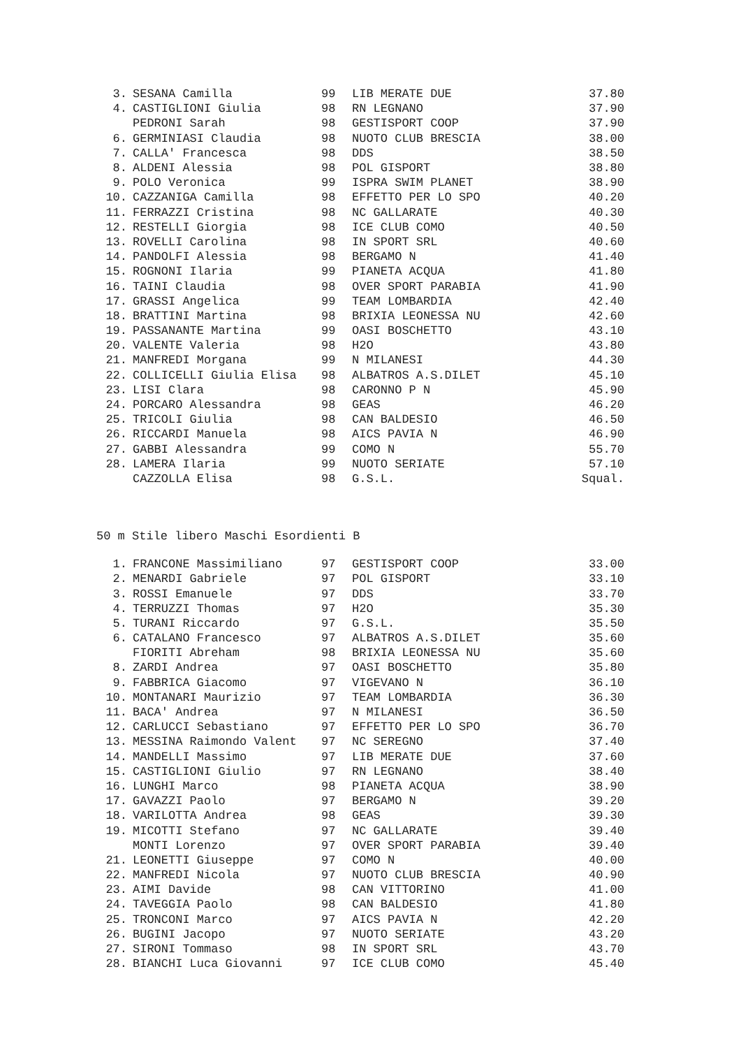| 3. | SESANA Camilla | 99 | LIB MERATE DUE | 37.80 |
| 4. | CASTIGLIONI Giulia | 98 | RN LEGNANO | 37.90 |
| | PEDRONI Sarah | 98 | GESTISPORT COOP | 37.90 |
| 6. | GERMINIASI Claudia | 98 | NUOTO CLUB BRESCIA | 38.00 |
| 7. | CALLA' Francesca | 98 | DDS | 38.50 |
| 8. | ALDENI Alessia | 98 | POL GISPORT | 38.80 |
| 9. | POLO Veronica | 99 | ISPRA SWIM PLANET | 38.90 |
| 10. | CAZZANIGA Camilla | 98 | EFFETTO PER LO SPO | 40.20 |
| 11. | FERRAZZI Cristina | 98 | NC GALLARATE | 40.30 |
| 12. | RESTELLI Giorgia | 98 | ICE CLUB COMO | 40.50 |
| 13. | ROVELLI Carolina | 98 | IN SPORT SRL | 40.60 |
| 14. | PANDOLFI Alessia | 98 | BERGAMO N | 41.40 |
| 15. | ROGNONI Ilaria | 99 | PIANETA ACQUA | 41.80 |
| 16. | TAINI Claudia | 98 | OVER SPORT PARABIA | 41.90 |
| 17. | GRASSI Angelica | 99 | TEAM LOMBARDIA | 42.40 |
| 18. | BRATTINI Martina | 98 | BRIXIA LEONESSA NU | 42.60 |
| 19. | PASSANANTE Martina | 99 | OASI BOSCHETTO | 43.10 |
| 20. | VALENTE Valeria | 98 | H2O | 43.80 |
| 21. | MANFREDI Morgana | 99 | N MILANESI | 44.30 |
| 22. | COLLICELLI Giulia Elisa | 98 | ALBATROS A.S.DILET | 45.10 |
| 23. | LISI Clara | 98 | CARONNO P N | 45.90 |
| 24. | PORCARO Alessandra | 98 | GEAS | 46.20 |
| 25. | TRICOLI Giulia | 98 | CAN BALDESIO | 46.50 |
| 26. | RICCARDI Manuela | 98 | AICS PAVIA N | 46.90 |
| 27. | GABBI Alessandra | 99 | COMO N | 55.70 |
| 28. | LAMERA Ilaria | 99 | NUOTO SERIATE | 57.10 |
| | CAZZOLLA Elisa | 98 | G.S.L. | Squal. |
50 m Stile libero Maschi Esordienti B
| 1. | FRANCONE Massimiliano | 97 | GESTISPORT COOP | 33.00 |
| 2. | MENARDI Gabriele | 97 | POL GISPORT | 33.10 |
| 3. | ROSSI Emanuele | 97 | DDS | 33.70 |
| 4. | TERRUZZI Thomas | 97 | H2O | 35.30 |
| 5. | TURANI Riccardo | 97 | G.S.L. | 35.50 |
| 6. | CATALANO Francesco | 97 | ALBATROS A.S.DILET | 35.60 |
| | FIORITI Abreham | 98 | BRIXIA LEONESSA NU | 35.60 |
| 8. | ZARDI Andrea | 97 | OASI BOSCHETTO | 35.80 |
| 9. | FABBRICA Giacomo | 97 | VIGEVANO N | 36.10 |
| 10. | MONTANARI Maurizio | 97 | TEAM LOMBARDIA | 36.30 |
| 11. | BACA' Andrea | 97 | N MILANESI | 36.50 |
| 12. | CARLUCCI Sebastiano | 97 | EFFETTO PER LO SPO | 36.70 |
| 13. | MESSINA Raimondo Valent | 97 | NC SEREGNO | 37.40 |
| 14. | MANDELLI Massimo | 97 | LIB MERATE DUE | 37.60 |
| 15. | CASTIGLIONI Giulio | 97 | RN LEGNANO | 38.40 |
| 16. | LUNGHI Marco | 98 | PIANETA ACQUA | 38.90 |
| 17. | GAVAZZI Paolo | 97 | BERGAMO N | 39.20 |
| 18. | VARILOTTA Andrea | 98 | GEAS | 39.30 |
| 19. | MICOTTI Stefano | 97 | NC GALLARATE | 39.40 |
| | MONTI Lorenzo | 97 | OVER SPORT PARABIA | 39.40 |
| 21. | LEONETTI Giuseppe | 97 | COMO N | 40.00 |
| 22. | MANFREDI Nicola | 97 | NUOTO CLUB BRESCIA | 40.90 |
| 23. | AIMI Davide | 98 | CAN VITTORINO | 41.00 |
| 24. | TAVEGGIA Paolo | 98 | CAN BALDESIO | 41.80 |
| 25. | TRONCONI Marco | 97 | AICS PAVIA N | 42.20 |
| 26. | BUGINI Jacopo | 97 | NUOTO SERIATE | 43.20 |
| 27. | SIRONI Tommaso | 98 | IN SPORT SRL | 43.70 |
| 28. | BIANCHI Luca Giovanni | 97 | ICE CLUB COMO | 45.40 |